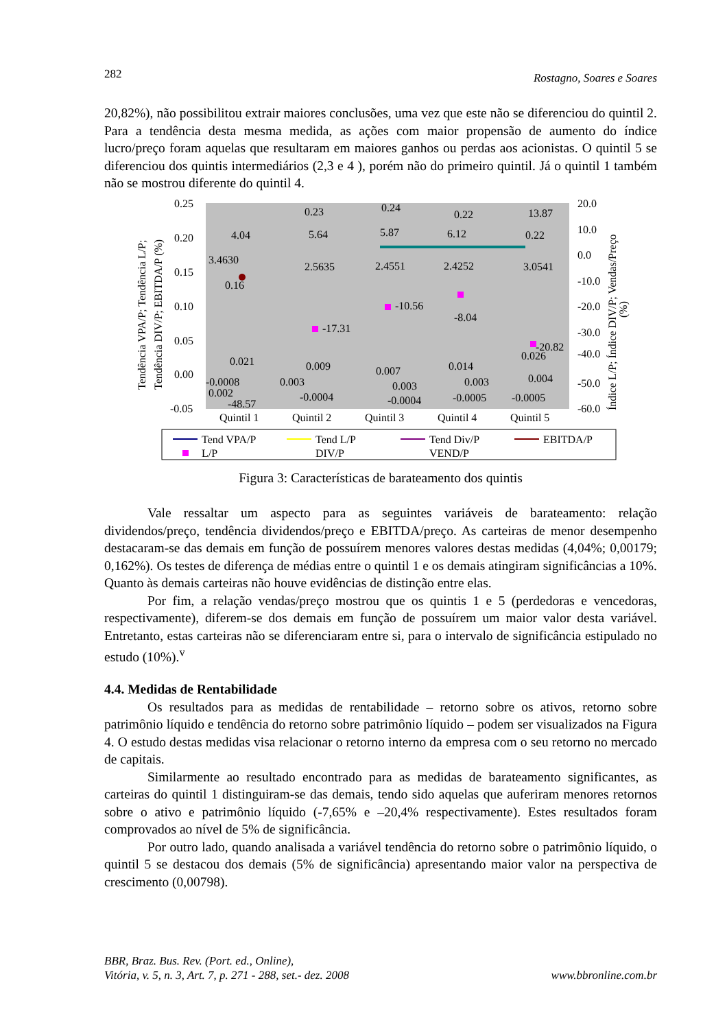282 Rostagno, Soares e Soares
20,82%), não possibilitou extrair maiores conclusões, uma vez que este não se diferenciou do quintil 2. Para a tendência desta mesma medida, as ações com maior propensão de aumento do índice lucro/preço foram aquelas que resultaram em maiores ganhos ou perdas aos acionistas. O quintil 5 se diferenciou dos quintis intermediários (2,3 e 4 ), porém não do primeiro quintil. Já o quintil 1 também não se mostrou diferente do quintil 4.
0.25
0.20
0.15
0.10
0.05
0.00
-0.05
20.0
10.0
0.0
-10.0
-20.0
-30.0
-40.0
-50.0
-60.0
Tendência VPA/P; Tendência L/P;
Tendência DIV/P; EBITDA/P (%)
Índice L/P; Índice DIV/P; Vendas/Preço
(%)
0.23
0.24
0.22
13.87
4.04
5.64
5.87
6.12
0.22
3.4630
2.5635
2.4551
2.4252
3.0541
0.16
-17.31
-10.56
-8.04
-20.82
0.021
0.009
0.007
0.014
0.026
-0.0008
0.002
-48.57
0.003
-0.0004
0.003
-0.0004
0.003
-0.0005
0.004
-0.0005
Quintil 1
Quintil 2
Quintil 3
Quintil 4
Quintil 5
Tend VPA/P
Tend L/P
Tend Div/P
EBITDA/P
L/P
DIV/P
VEND/P
Figura 3: Características de barateamento dos quintis
Vale ressaltar um aspecto para as seguintes variáveis de barateamento: relação dividendos/preço, tendência dividendos/preço e EBITDA/preço. As carteiras de menor desempenho destacaram-se das demais em função de possuírem menores valores destas medidas (4,04%; 0,00179; 0,162%). Os testes de diferença de médias entre o quintil 1 e os demais atingiram significâncias a 10%. Quanto às demais carteiras não houve evidências de distinção entre elas.
Por fim, a relação vendas/preço mostrou que os quintis 1 e 5 (perdedoras e vencedoras, respectivamente), diferem-se dos demais em função de possuírem um maior valor desta variável. Entretanto, estas carteiras não se diferenciaram entre si, para o intervalo de significância estipulado no estudo (10%).<sup>v</sup>
4.4. Medidas de Rentabilidade
Os resultados para as medidas de rentabilidade – retorno sobre os ativos, retorno sobre patrimônio líquido e tendência do retorno sobre patrimônio líquido – podem ser visualizados na Figura 4. O estudo destas medidas visa relacionar o retorno interno da empresa com o seu retorno no mercado de capitais.
Similarmente ao resultado encontrado para as medidas de barateamento significantes, as carteiras do quintil 1 distinguiram-se das demais, tendo sido aquelas que auferiram menores retornos sobre o ativo e patrimônio líquido (-7,65% e –20,4% respectivamente). Estes resultados foram comprovados ao nível de 5% de significância.
Por outro lado, quando analisada a variável tendência do retorno sobre o patrimônio líquido, o quintil 5 se destacou dos demais (5% de significância) apresentando maior valor na perspectiva de crescimento (0,00798).
BBR, Braz. Bus. Rev. (Port. ed., Online),
Vitória, v. 5, n. 3, Art. 7, p. 271 - 288, set.- dez. 2008 www.bbronline.com.br